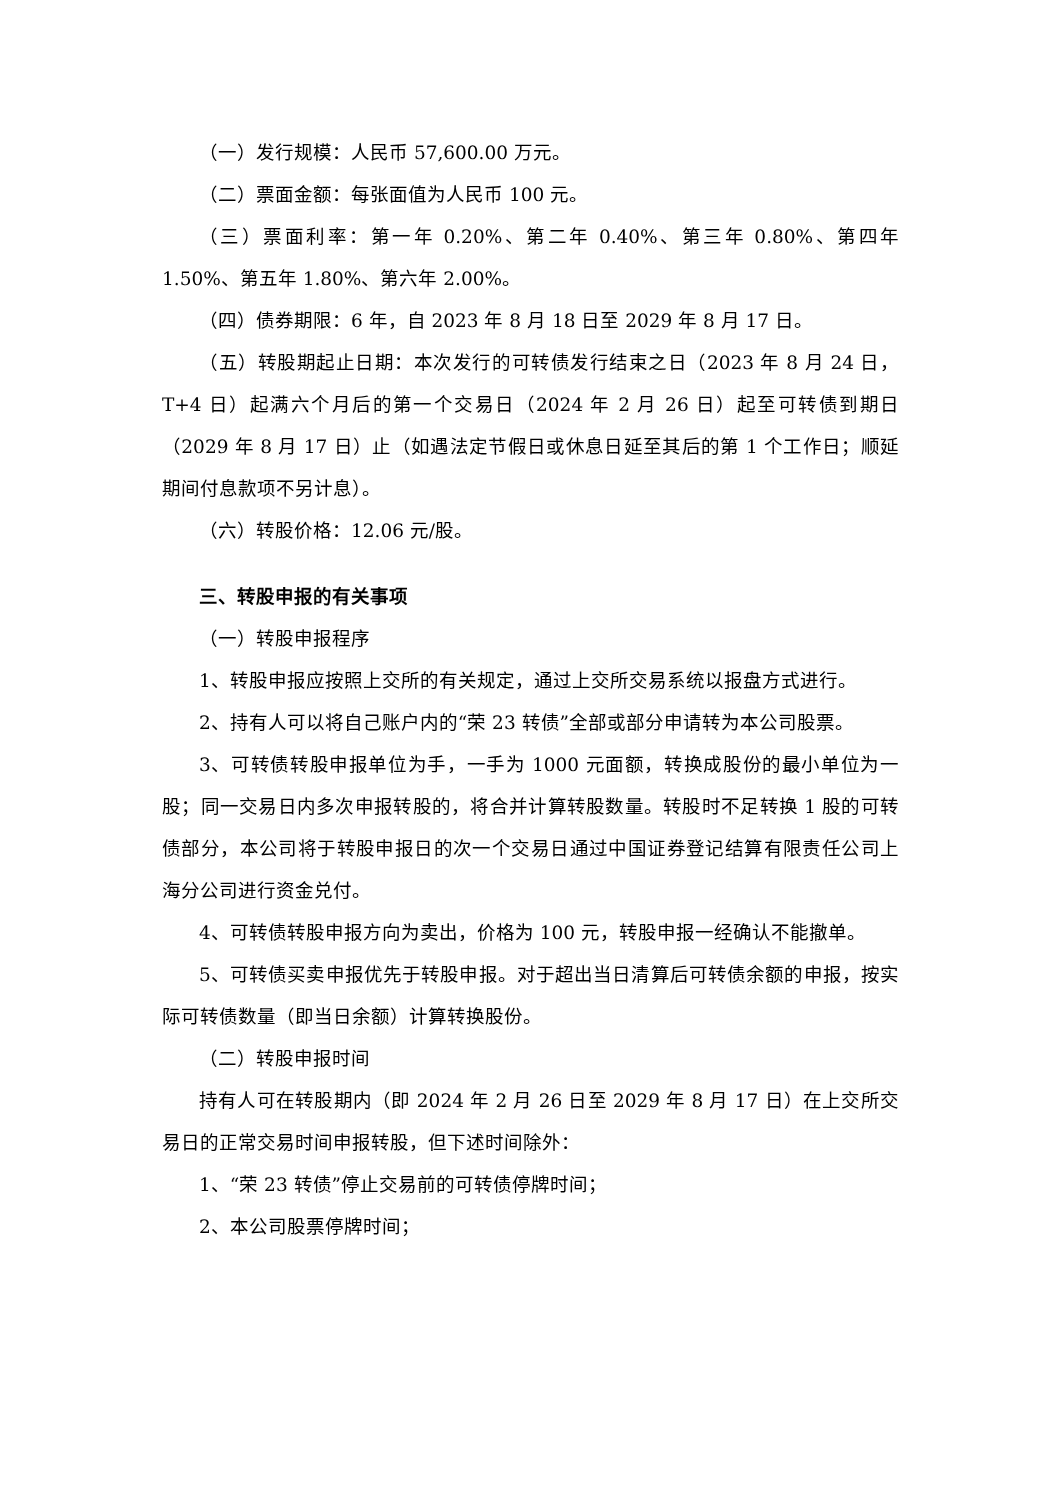（一）发行规模：人民币 57,600.00 万元。
（二）票面金额：每张面值为人民币 100 元。
（三）票面利率：第一年 0.20%、第二年 0.40%、第三年 0.80%、第四年 1.50%、第五年 1.80%、第六年 2.00%。
（四）债券期限：6 年，自 2023 年 8 月 18 日至 2029 年 8 月 17 日。
（五）转股期起止日期：本次发行的可转债发行结束之日（2023 年 8 月 24 日，T+4 日）起满六个月后的第一个交易日（2024 年 2 月 26 日）起至可转债到期日（2029 年 8 月 17 日）止（如遇法定节假日或休息日延至其后的第 1 个工作日；顺延期间付息款项不另计息）。
（六）转股价格：12.06 元/股。
三、转股申报的有关事项
（一）转股申报程序
1、转股申报应按照上交所的有关规定，通过上交所交易系统以报盘方式进行。
2、持有人可以将自己账户内的“荣 23 转债”全部或部分申请转为本公司股票。
3、可转债转股申报单位为手，一手为 1000 元面额，转换成股份的最小单位为一股；同一交易日内多次申报转股的，将合并计算转股数量。转股时不足转换 1 股的可转债部分，本公司将于转股申报日的次一个交易日通过中国证券登记结算有限责任公司上海分公司进行资金兑付。
4、可转债转股申报方向为卖出，价格为 100 元，转股申报一经确认不能撤单。
5、可转债买卖申报优先于转股申报。对于超出当日清算后可转债余额的申报，按实际可转债数量（即当日余额）计算转换股份。
（二）转股申报时间
持有人可在转股期内（即 2024 年 2 月 26 日至 2029 年 8 月 17 日）在上交所交易日的正常交易时间申报转股，但下述时间除外：
1、“荣 23 转债”停止交易前的可转债停牌时间；
2、本公司股票停牌时间；